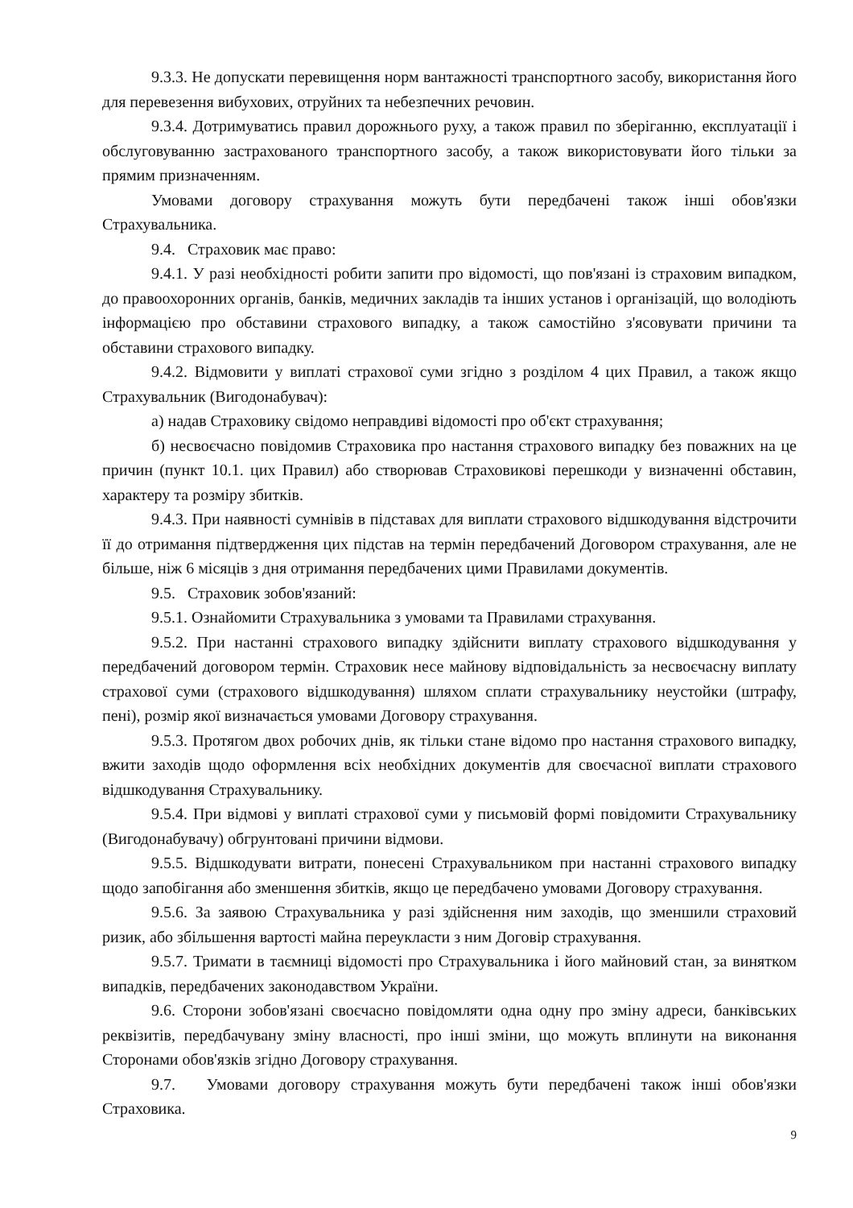9.3.3. Не допускати перевищення норм вантажності транспортного засобу, використання його для перевезення вибухових, отруйних та небезпечних речовин.
9.3.4. Дотримуватись правил дорожнього руху, а також правил по зберіганню, експлуатації і обслуговуванню застрахованого транспортного засобу, а також використовувати його тільки за прямим призначенням.
Умовами договору страхування можуть бути передбачені також інші обов'язки Страхувальника.
9.4. Страховик має право:
9.4.1. У разі необхідності робити запити про відомості, що пов'язані із страховим випадком, до правоохоронних органів, банків, медичних закладів та інших установ і організацій, що володіють інформацією про обставини страхового випадку, а також самостійно з'ясовувати причини та обставини страхового випадку.
9.4.2. Відмовити у виплаті страхової суми згідно з розділом 4 цих Правил, а також якщо Страхувальник (Вигодонабувач):
а) надав Страховику свідомо неправдиві відомості про об'єкт страхування;
б) несвоєчасно повідомив Страховика про настання страхового випадку без поважних на це причин (пункт 10.1. цих Правил) або створював Страховикові перешкоди у визначенні обставин, характеру та розміру збитків.
9.4.3. При наявності сумнівів в підставах для виплати страхового відшкодування відстрочити її до отримання підтвердження цих підстав на термін передбачений Договором страхування, але не більше, ніж 6 місяців з дня отримання передбачених цими Правилами документів.
9.5. Страховик зобов'язаний:
9.5.1. Ознайомити Страхувальника з умовами та Правилами страхування.
9.5.2. При настанні страхового випадку здійснити виплату страхового відшкодування у передбачений договором термін. Страховик несе майнову відповідальність за несвоєчасну виплату страхової суми (страхового відшкодування) шляхом сплати страхувальнику неустойки (штрафу, пені), розмір якої визначається умовами Договору страхування.
9.5.3. Протягом двох робочих днів, як тільки стане відомо про настання страхового випадку, вжити заходів щодо оформлення всіх необхідних документів для своєчасної виплати страхового відшкодування Страхувальнику.
9.5.4. При відмові у виплаті страхової суми у письмовій формі повідомити Страхувальнику (Вигодонабувачу) обгрунтовані причини відмови.
9.5.5. Відшкодувати витрати, понесені Страхувальником при настанні страхового випадку щодо запобігання або зменшення збитків, якщо це передбачено умовами Договору страхування.
9.5.6. За заявою Страхувальника у разі здійснення ним заходів, що зменшили страховий ризик, або збільшення вартості майна переукласти з ним Договір страхування.
9.5.7. Тримати в таємниці відомості про Страхувальника і його майновий стан, за винятком випадків, передбачених законодавством України.
9.6. Сторони зобов'язані своєчасно повідомляти одна одну про зміну адреси, банківських реквізитів, передбачувану зміну власності, про інші зміни, що можуть вплинути на виконання Сторонами обов'язків згідно Договору страхування.
9.7. Умовами договору страхування можуть бути передбачені також інші обов'язки Страховика.
9